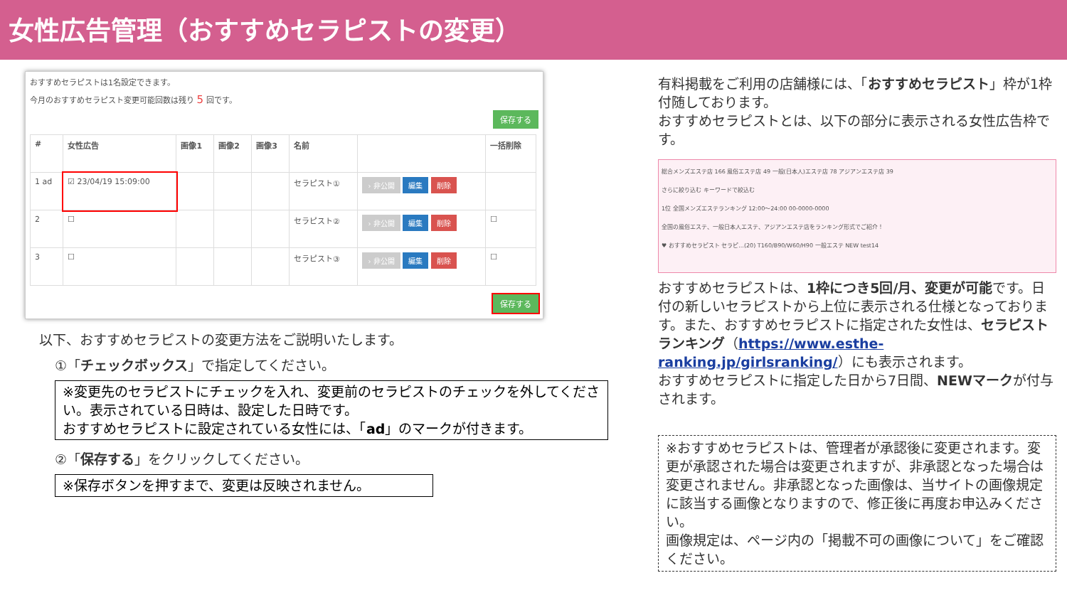女性広告管理（おすすめセラピストの変更）
おすすめセラピストは1名設定できます。
今月のおすすめセラピスト変更可能回数は残り 5 回です。
保存する
| # | 女性広告 | 画像1 | 画像2 | 画像3 | 名前 | | 一括削除 |
| --- | --- | --- | --- | --- | --- | --- | --- |
| 1 ad | ☑ 23/04/19 15:09:00 | | | | セラピスト① | › 非公開 編集 削除 | |
| 2 | ☐ | | | | セラピスト② | › 非公開 編集 削除 | ☐ |
| 3 | ☐ | | | | セラピスト③ | › 非公開 編集 削除 | ☐ |
保存する
以下、おすすめセラピストの変更方法をご説明いたします。
①「チェックボックス」で指定してください。
※変更先のセラピストにチェックを入れ、変更前のセラピストのチェックを外してください。表示されている日時は、設定した日時です。
おすすめセラピストに設定されている女性には、「ad」のマークが付きます。
②「保存する」をクリックしてください。
※保存ボタンを押すまで、変更は反映されません。
有料掲載をご利用の店舗様には、「おすすめセラピスト」枠が1枠付随しております。
おすすめセラピストとは、以下の部分に表示される女性広告枠です。
総合メンズエステ店 166 風俗エステ店 49 一般(日本人)エステ店 78 アジアンエステ店 39
さらに絞り込む キーワードで絞込む
1位 全国メンズエステランキング 12:00～24:00 00-0000-0000
全国の風俗エステ、一般日本人エステ、アジアンエステ店をランキング形式でご紹介！
♥ おすすめセラピスト セラピ...(20) T160/B90/W60/H90 一般エステ NEW test14
おすすめセラピストは、1枠につき5回/月、変更が可能です。日付の新しいセラピストから上位に表示される仕様となっております。また、おすすめセラピストに指定された女性は、セラピストランキング（https://www.esthe-ranking.jp/girlsranking/）にも表示されます。
おすすめセラピストに指定した日から7日間、NEWマークが付与されます。
※おすすめセラピストは、管理者が承認後に変更されます。変更が承認された場合は変更されますが、非承認となった場合は変更されません。非承認となった画像は、当サイトの画像規定に該当する画像となりますので、修正後に再度お申込みください。
画像規定は、ページ内の「掲載不可の画像について」をご確認ください。